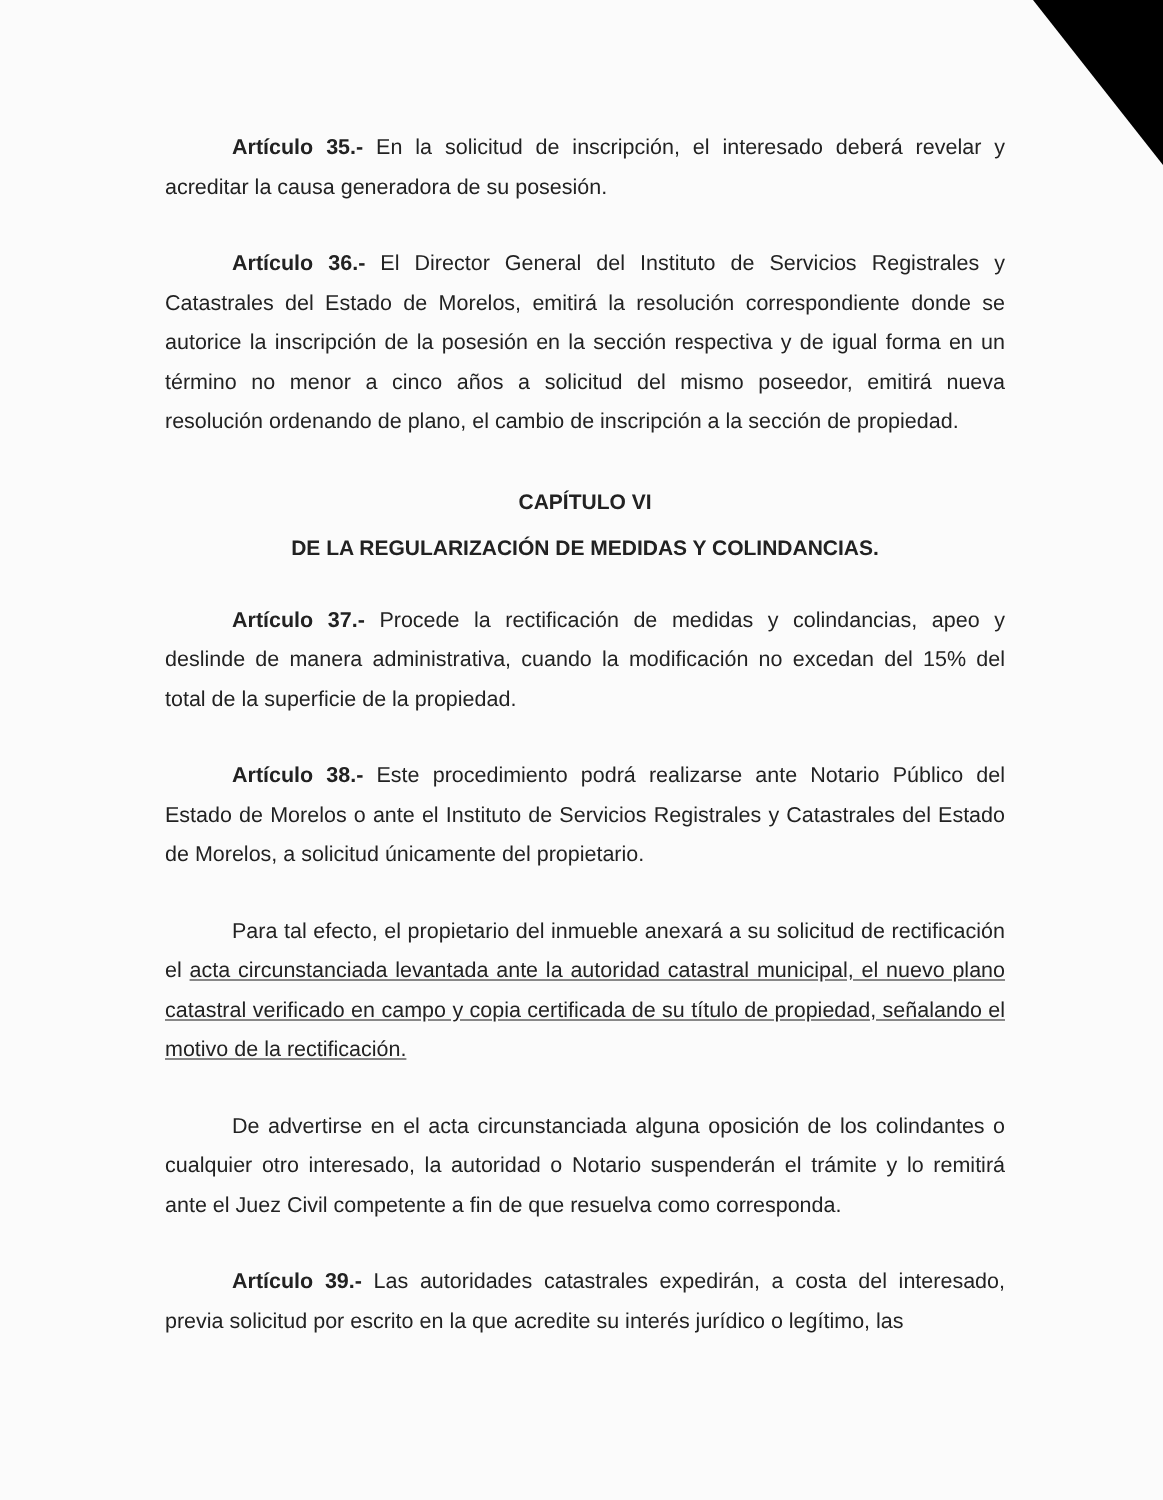Artículo 35.- En la solicitud de inscripción, el interesado deberá revelar y acreditar la causa generadora de su posesión.
Artículo 36.- El Director General del Instituto de Servicios Registrales y Catastrales del Estado de Morelos, emitirá la resolución correspondiente donde se autorice la inscripción de la posesión en la sección respectiva y de igual forma en un término no menor a cinco años a solicitud del mismo poseedor, emitirá nueva resolución ordenando de plano, el cambio de inscripción a la sección de propiedad.
CAPÍTULO VI
DE LA REGULARIZACIÓN DE MEDIDAS Y COLINDANCIAS.
Artículo 37.- Procede la rectificación de medidas y colindancias, apeo y deslinde de manera administrativa, cuando la modificación no excedan del 15% del total de la superficie de la propiedad.
Artículo 38.- Este procedimiento podrá realizarse ante Notario Público del Estado de Morelos o ante el Instituto de Servicios Registrales y Catastrales del Estado de Morelos, a solicitud únicamente del propietario.
Para tal efecto, el propietario del inmueble anexará a su solicitud de rectificación el acta circunstanciada levantada ante la autoridad catastral municipal, el nuevo plano catastral verificado en campo y copia certificada de su título de propiedad, señalando el motivo de la rectificación.
De advertirse en el acta circunstanciada alguna oposición de los colindantes o cualquier otro interesado, la autoridad o Notario suspenderán el trámite y lo remitirá ante el Juez Civil competente a fin de que resuelva como corresponda.
Artículo 39.- Las autoridades catastrales expedirán, a costa del interesado, previa solicitud por escrito en la que acredite su interés jurídico o legítimo, las